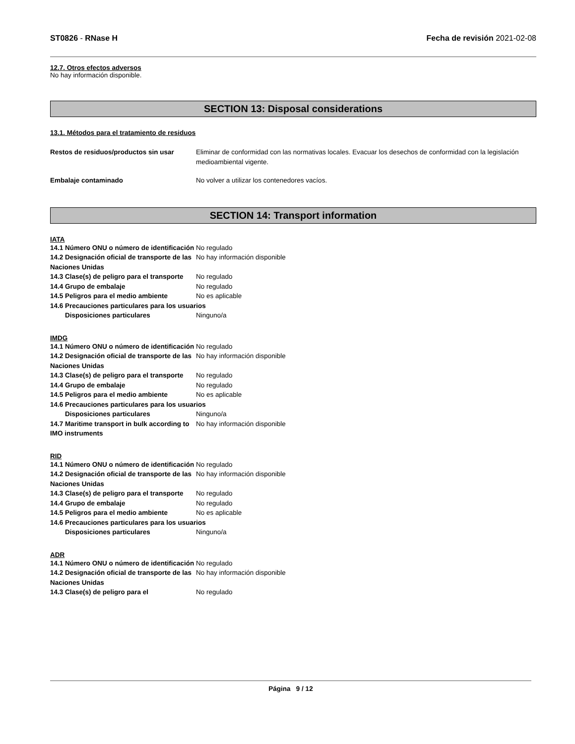ST0826 - RNase H Fecha de revisión 2021-02-08
12.7. Otros efectos adversos
No hay información disponible.
SECTION 13: Disposal considerations
13.1. Métodos para el tratamiento de residuos
Restos de residuos/productos sin usar
Eliminar de conformidad con las normativas locales. Evacuar los desechos de conformidad con la legislación medioambiental vigente.
Embalaje contaminado No volver a utilizar los contenedores vacíos.
SECTION 14: Transport information
IATA
14.1 Número ONU o número de identificación
No regulado
14.2 Designación oficial de transporte de las Naciones Unidas
No hay información disponible
14.3 Clase(s) de peligro para el transporte
No regulado
14.4 Grupo de embalaje No regulado
14.5 Peligros para el medio ambiente No es aplicable
14.6 Precauciones particulares para los usuarios
Disposiciones particulares Ninguno/a
IMDG
14.1 Número ONU o número de identificación
No regulado
14.2 Designación oficial de transporte de las Naciones Unidas
No hay información disponible
14.3 Clase(s) de peligro para el transporte
No regulado
14.4 Grupo de embalaje No regulado
14.5 Peligros para el medio ambiente No es aplicable
14.6 Precauciones particulares para los usuarios
Disposiciones particulares Ninguno/a
14.7 Maritime transport in bulk according to IMO instruments
No hay información disponible
RID
14.1 Número ONU o número de identificación
No regulado
14.2 Designación oficial de transporte de las Naciones Unidas
No hay información disponible
14.3 Clase(s) de peligro para el transporte
No regulado
14.4 Grupo de embalaje No regulado
14.5 Peligros para el medio ambiente No es aplicable
14.6 Precauciones particulares para los usuarios
Disposiciones particulares Ninguno/a
ADR
14.1 Número ONU o número de identificación
No regulado
14.2 Designación oficial de transporte de las Naciones Unidas
No hay información disponible
14.3 Clase(s) de peligro para el No regulado
Página 9 / 12